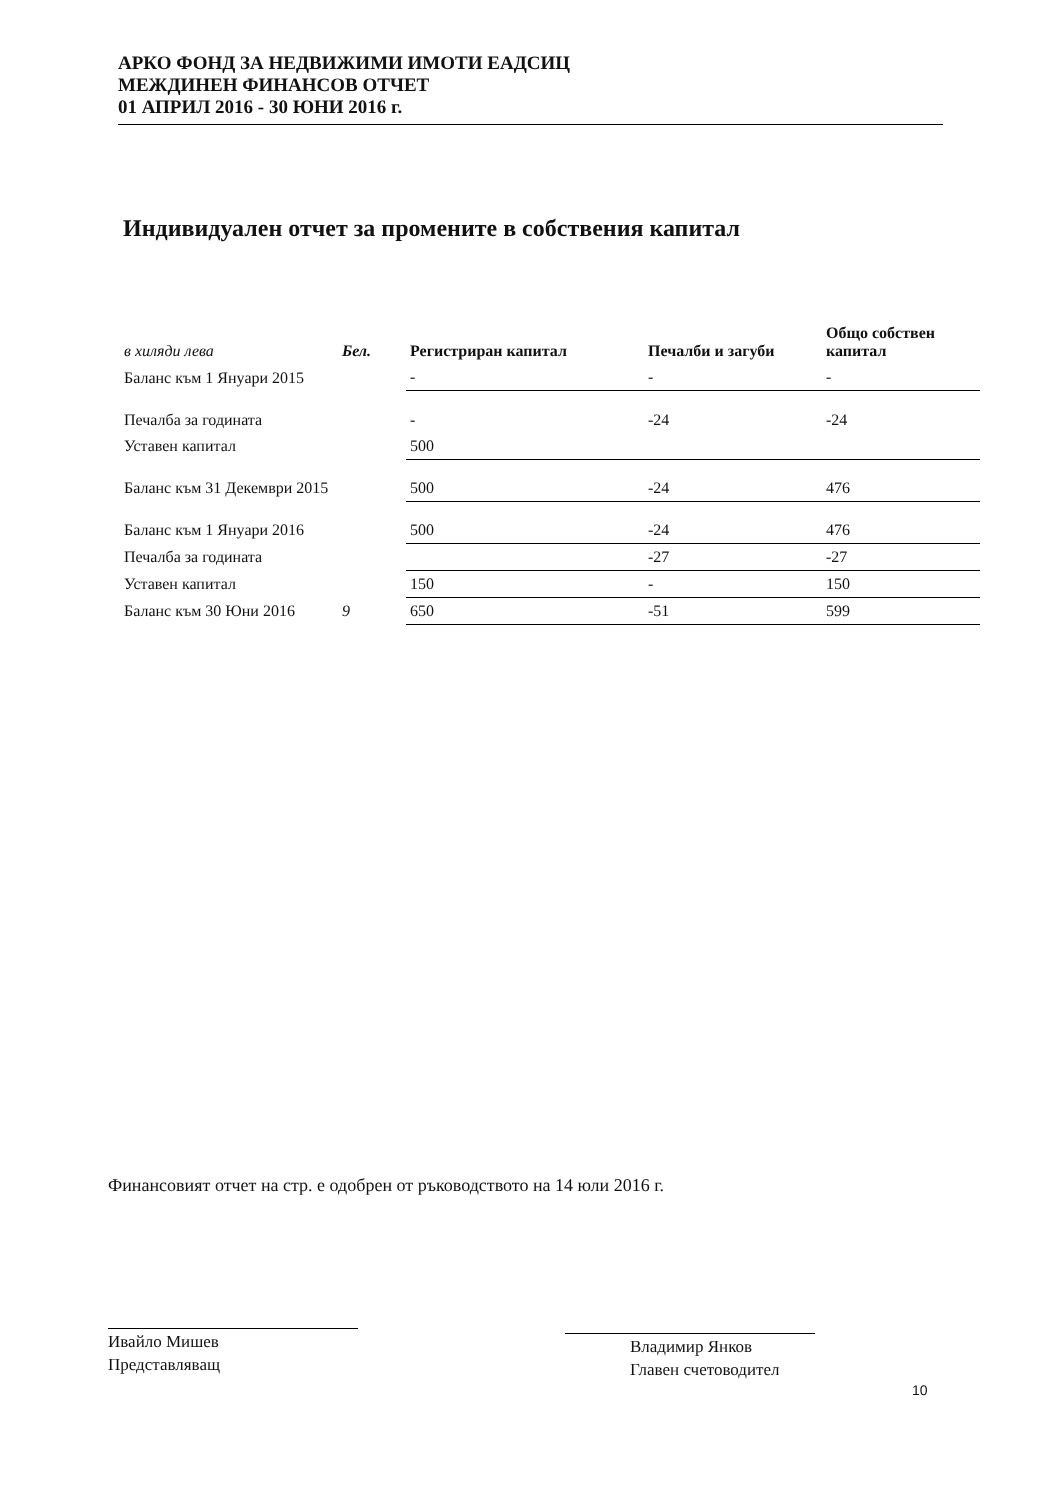АРКО ФОНД ЗА НЕДВИЖИМИ ИМОТИ ЕАДСИЦ
МЕЖДИНЕН ФИНАНСОВ ОТЧЕТ
01 АПРИЛ 2016 - 30 ЮНИ 2016 г.
Индивидуален отчет за промените в собствения капитал
| в хиляди лева | Бел. | Регистриран капитал | Печалби и загуби | Общо собствен капитал |
| --- | --- | --- | --- | --- |
| Баланс към 1 Януари 2015 | | - | - | - |
| Печалба за годината | | - | -24 | -24 |
| Уставен капитал | | 500 | | |
| Баланс към 31 Декември 2015 | | 500 | -24 | 476 |
| Баланс към 1 Януари 2016 | | 500 | -24 | 476 |
| Печалба за годината | | | -27 | -27 |
| Уставен капитал | | 150 | - | 150 |
| Баланс към 30 Юни 2016 | 9 | 650 | -51 | 599 |
Финансовият отчет на стр. е одобрен от ръководството на 14 юли 2016 г.
Ивайло Мишев
Представляващ
Владимир Янков
Главен счетоводител
10